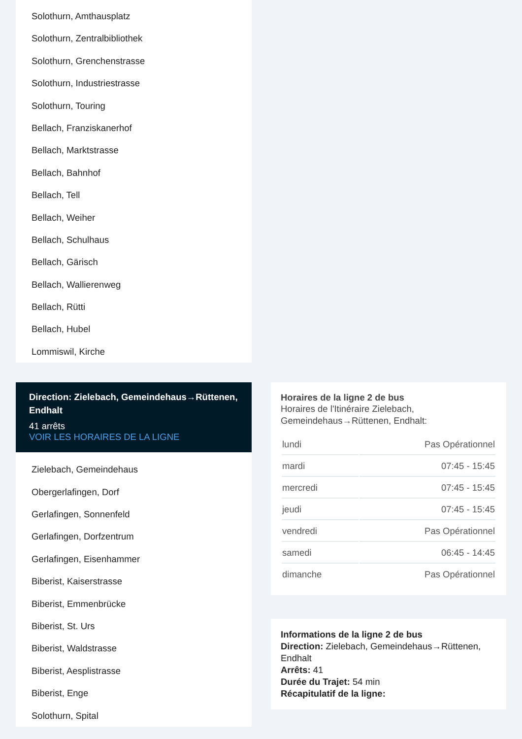Solothurn, Amthausplatz
Solothurn, Zentralbibliothek
Solothurn, Grenchenstrasse
Solothurn, Industriestrasse
Solothurn, Touring
Bellach, Franziskanerhof
Bellach, Marktstrasse
Bellach, Bahnhof
Bellach, Tell
Bellach, Weiher
Bellach, Schulhaus
Bellach, Gärisch
Bellach, Wallierenweg
Bellach, Rütti
Bellach, Hubel
Lommiswil, Kirche
Direction: Zielebach, Gemeindehaus→Rüttenen, Endhalt
41 arrêts
VOIR LES HORAIRES DE LA LIGNE
Zielebach, Gemeindehaus
Obergerlafingen, Dorf
Gerlafingen, Sonnenfeld
Gerlafingen, Dorfzentrum
Gerlafingen, Eisenhammer
Biberist, Kaiserstrasse
Biberist, Emmenbrücke
Biberist, St. Urs
Biberist, Waldstrasse
Biberist, Aesplistrasse
Biberist, Enge
Solothurn, Spital
Horaires de la ligne 2 de bus
Horaires de l'Itinéraire Zielebach, Gemeindehaus→Rüttenen, Endhalt:
| lundi | Pas Opérationnel |
| mardi | 07:45 - 15:45 |
| mercredi | 07:45 - 15:45 |
| jeudi | 07:45 - 15:45 |
| vendredi | Pas Opérationnel |
| samedi | 06:45 - 14:45 |
| dimanche | Pas Opérationnel |
Informations de la ligne 2 de bus
Direction: Zielebach, Gemeindehaus→Rüttenen, Endhalt
Arrêts: 41
Durée du Trajet: 54 min
Récapitulatif de la ligne: